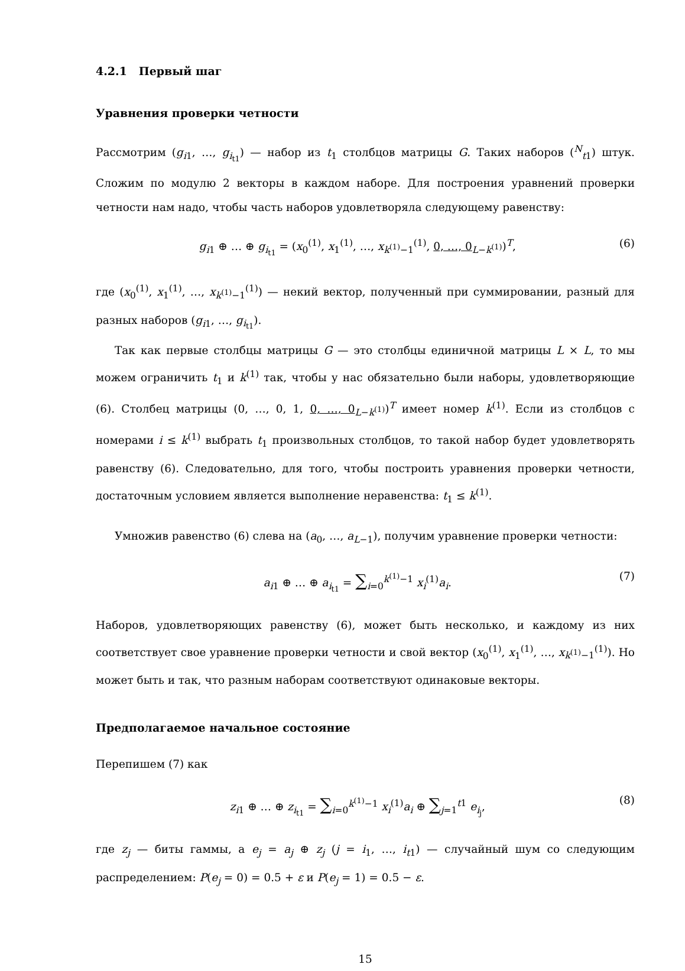4.2.1 Первый шаг
Уравнения проверки четности
Рассмотрим (g<sub>i1</sub>, …, g<sub>i<sub>t1</sub></sub>) — набор из t<sub>1</sub> столбцов матрицы G. Таких наборов (<sup>N</sup><sub>t1</sub>) штук. Сложим по модулю 2 векторы в каждом наборе. Для построения уравнений проверки четности нам надо, чтобы часть наборов удовлетворяла следующему равенству:
g<sub>i1</sub> ⊕ … ⊕ g<sub>i<sub>t1</sub></sub> = (x<sub>0</sub><sup>(1)</sup>, x<sub>1</sub><sup>(1)</sup>, …, x<sub>k<sup>(1)</sup>−1</sub><sup>(1)</sup>, 0, …, 0<sub>L−k<sup>(1)</sup></sub>)<sup>T</sup>, (6)
где (x<sub>0</sub><sup>(1)</sup>, x<sub>1</sub><sup>(1)</sup>, …, x<sub>k<sup>(1)</sup>−1</sub><sup>(1)</sup>) — некий вектор, полученный при суммировании, разный для разных наборов (g<sub>i1</sub>, …, g<sub>i<sub>t1</sub></sub>).
Так как первые столбцы матрицы G — это столбцы единичной матрицы L × L, то мы можем ограничить t<sub>1</sub> и k<sup>(1)</sup> так, чтобы у нас обязательно были наборы, удовлетворяющие (6). Столбец матрицы (0, …, 0, 1, 0, …, 0<sub>L−k<sup>(1)</sup></sub>)<sup>T</sup> имеет номер k<sup>(1)</sup>. Если из столбцов с номерами i ≤ k<sup>(1)</sup> выбрать t<sub>1</sub> произвольных столбцов, то такой набор будет удовлетворять равенству (6). Следовательно, для того, чтобы построить уравнения проверки четности, достаточным условием является выполнение неравенства: t<sub>1</sub> ≤ k<sup>(1)</sup>.
Умножив равенство (6) слева на (a<sub>0</sub>, …, a<sub>L−1</sub>), получим уравнение проверки четности:
a<sub>i1</sub> ⊕ … ⊕ a<sub>i<sub>t1</sub></sub> = ∑<sub>i=0</sub><sup>k<sup>(1)</sup>−1</sup> x<sub>i</sub><sup>(1)</sup>a<sub>i</sub>. (7)
Наборов, удовлетворяющих равенству (6), может быть несколько, и каждому из них соответствует свое уравнение проверки четности и свой вектор (x<sub>0</sub><sup>(1)</sup>, x<sub>1</sub><sup>(1)</sup>, …, x<sub>k<sup>(1)</sup>−1</sub><sup>(1)</sup>). Но может быть и так, что разным наборам соответствуют одинаковые векторы.
Предполагаемое начальное состояние
Перепишем (7) как
z<sub>i1</sub> ⊕ … ⊕ z<sub>i<sub>t1</sub></sub> = ∑<sub>i=0</sub><sup>k<sup>(1)</sup>−1</sup> x<sub>i</sub><sup>(1)</sup>a<sub>i</sub> ⊕ ∑<sub>j=1</sub><sup>t1</sup> e<sub>i<sub>j</sub></sub>, (8)
где z<sub>j</sub> — биты гаммы, а e<sub>j</sub> = a<sub>j</sub> ⊕ z<sub>j</sub> (j = i<sub>1</sub>, …, i<sub>t1</sub>) — случайный шум со следующим распределением: P(e<sub>j</sub> = 0) = 0.5 + ε и P(e<sub>j</sub> = 1) = 0.5 − ε.
15